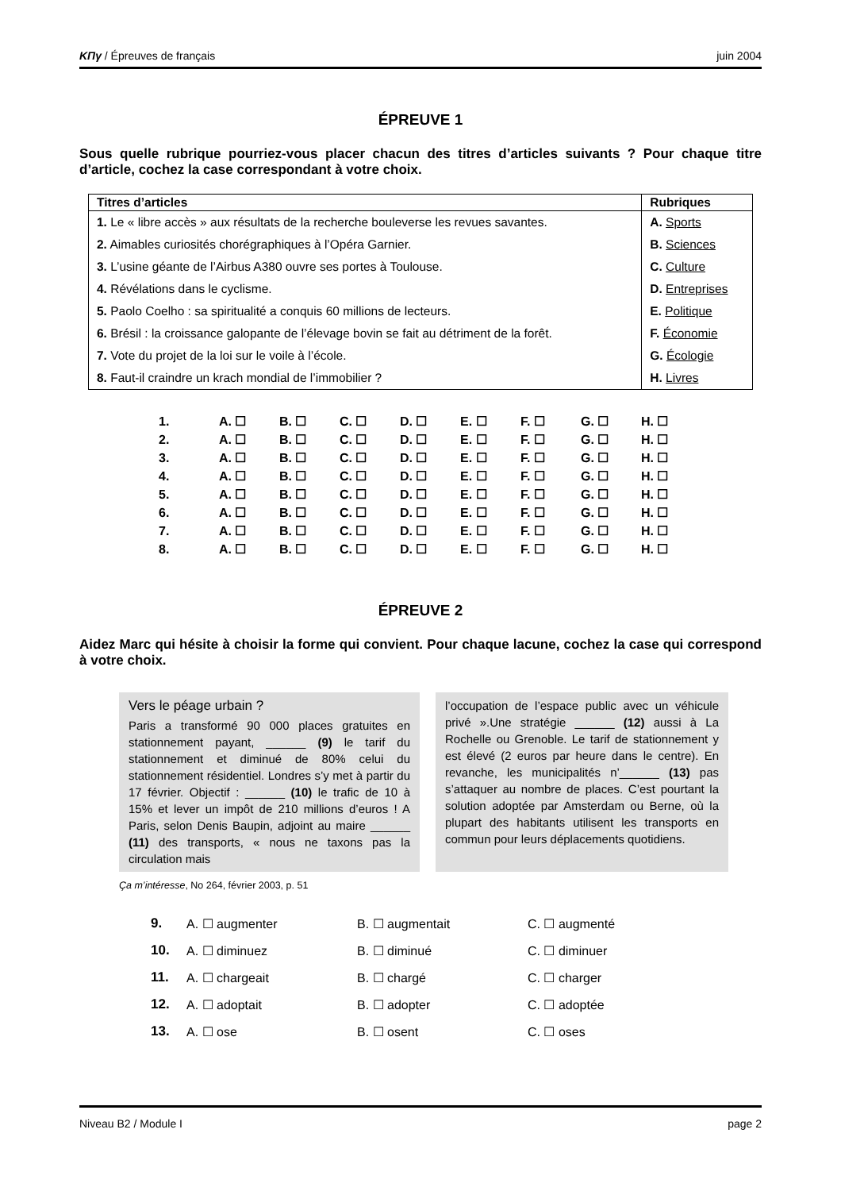ΚΠγ / Épreuves de français juin 2004
ÉPREUVE 1
Sous quelle rubrique pourriez-vous placer chacun des titres d’articles suivants ? Pour chaque titre d’article, cochez la case correspondant à votre choix.
| Titres d’articles | Rubriques |
| --- | --- |
| 1. Le « libre accès » aux résultats de la recherche bouleverse les revues savantes. | A. Sports |
| 2. Aimables curiosités chorégraphiques à l’Opéra Garnier. | B. Sciences |
| 3. L’usine géante de l’Airbus A380 ouvre ses portes à Toulouse. | C. Culture |
| 4. Révélations dans le cyclisme. | D. Entreprises |
| 5. Paolo Coelho : sa spiritualité a conquis 60 millions de lecteurs. | E. Politique |
| 6. Brésil : la croissance galopante de l’élevage bovin se fait au détriment de la forêt. | F. Économie |
| 7. Vote du projet de la loi sur le voile à l’école. | G. Écologie |
| 8. Faut-il craindre un krach mondial de l’immobilier ? | H. Livres |
| 1. | A. ☐ | B. ☐ | C. ☐ | D. ☐ | E. ☐ | F. ☐ | G. ☐ | H. ☐ |
| 2. | A. ☐ | B. ☐ | C. ☐ | D. ☐ | E. ☐ | F. ☐ | G. ☐ | H. ☐ |
| 3. | A. ☐ | B. ☐ | C. ☐ | D. ☐ | E. ☐ | F. ☐ | G. ☐ | H. ☐ |
| 4. | A. ☐ | B. ☐ | C. ☐ | D. ☐ | E. ☐ | F. ☐ | G. ☐ | H. ☐ |
| 5. | A. ☐ | B. ☐ | C. ☐ | D. ☐ | E. ☐ | F. ☐ | G. ☐ | H. ☐ |
| 6. | A. ☐ | B. ☐ | C. ☐ | D. ☐ | E. ☐ | F. ☐ | G. ☐ | H. ☐ |
| 7. | A. ☐ | B. ☐ | C. ☐ | D. ☐ | E. ☐ | F. ☐ | G. ☐ | H. ☐ |
| 8. | A. ☐ | B. ☐ | C. ☐ | D. ☐ | E. ☐ | F. ☐ | G. ☐ | H. ☐ |
ÉPREUVE 2
Aidez Marc qui hésite à choisir la forme qui convient. Pour chaque lacune, cochez la case qui correspond à votre choix.
Vers le péage urbain ?
Paris a transformé 90 000 places gratuites en stationnement payant, ______ (9) le tarif du stationnement et diminué de 80% celui du stationnement résidentiel. Londres s’y met à partir du 17 février. Objectif : ______ (10) le trafic de 10 à 15% et lever un impôt de 210 millions d’euros ! A Paris, selon Denis Baupin, adjoint au maire ______ (11) des transports, « nous ne taxons pas la circulation mais
l’occupation de l’espace public avec un véhicule privé ».Une stratégie ______ (12) aussi à La Rochelle ou Grenoble. Le tarif de stationnement y est élevé (2 euros par heure dans le centre). En revanche, les municipalités n’______ (13) pas s’attaquer au nombre de places. C’est pourtant la solution adoptée par Amsterdam ou Berne, où la plupart des habitants utilisent les transports en commun pour leurs déplacements quotidiens.
Ça m’intéresse, No 264, février 2003, p. 51
| 9. | A. ☐ augmenter | B. ☐ augmentait | C. ☐ augmenté |
| 10. | A. ☐ diminuez | B. ☐ diminué | C. ☐ diminuer |
| 11. | A. ☐ chargeait | B. ☐ chargé | C. ☐ charger |
| 12. | A. ☐ adoptait | B. ☐ adopter | C. ☐ adoptée |
| 13. | A. ☐ ose | B. ☐ osent | C. ☐ oses |
Niveau B2 / Module I page 2